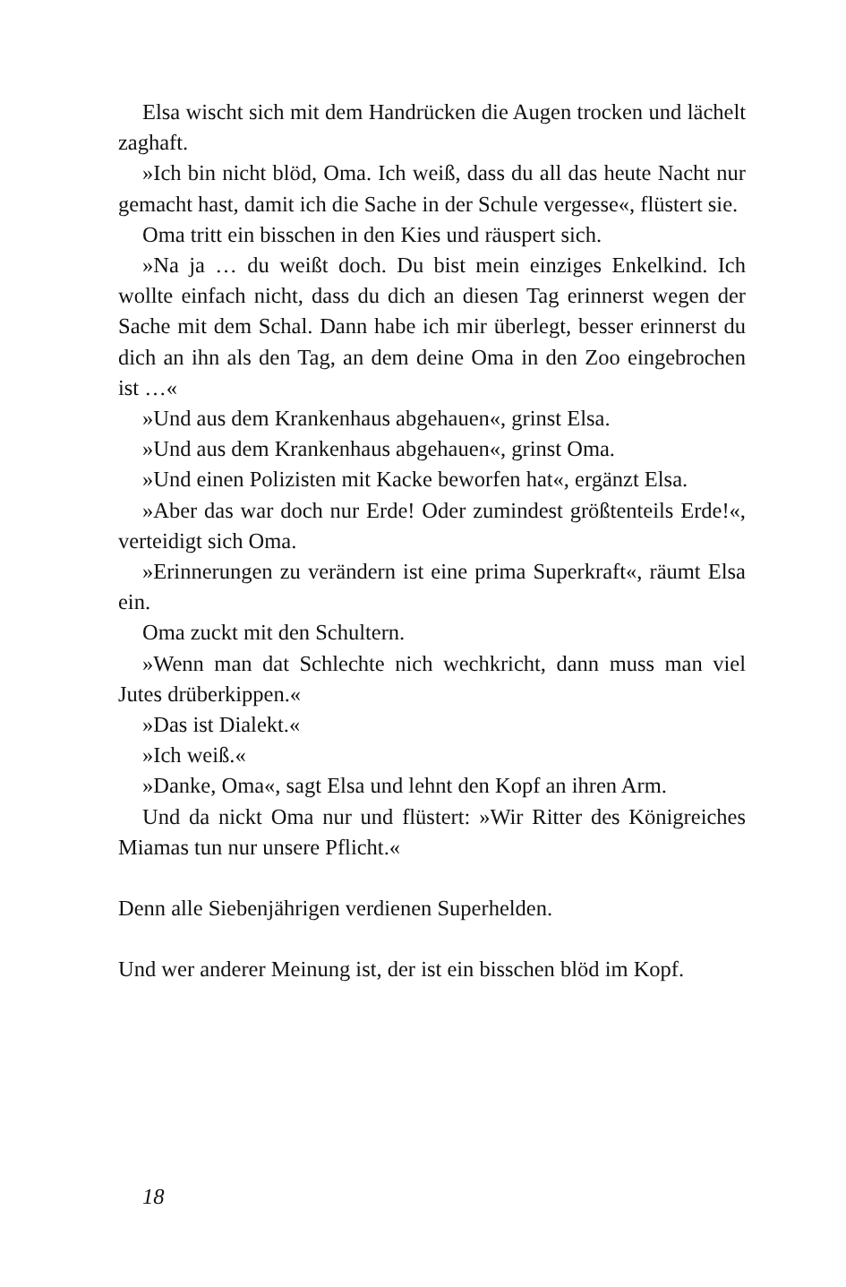Elsa wischt sich mit dem Handrücken die Augen trocken und lächelt zaghaft.
»Ich bin nicht blöd, Oma. Ich weiß, dass du all das heute Nacht nur gemacht hast, damit ich die Sache in der Schule vergesse«, flüstert sie.
Oma tritt ein bisschen in den Kies und räuspert sich.
»Na ja … du weißt doch. Du bist mein einziges Enkelkind. Ich wollte einfach nicht, dass du dich an diesen Tag erinnerst wegen der Sache mit dem Schal. Dann habe ich mir überlegt, besser erinnerst du dich an ihn als den Tag, an dem deine Oma in den Zoo eingebrochen ist …«
»Und aus dem Krankenhaus abgehauen«, grinst Elsa.
»Und aus dem Krankenhaus abgehauen«, grinst Oma.
»Und einen Polizisten mit Kacke beworfen hat«, ergänzt Elsa.
»Aber das war doch nur Erde! Oder zumindest größtenteils Erde!«, verteidigt sich Oma.
»Erinnerungen zu verändern ist eine prima Superkraft«, räumt Elsa ein.
Oma zuckt mit den Schultern.
»Wenn man dat Schlechte nich wechkricht, dann muss man viel Jutes drüberkippen.«
»Das ist Dialekt.«
»Ich weiß.«
»Danke, Oma«, sagt Elsa und lehnt den Kopf an ihren Arm.
Und da nickt Oma nur und flüstert: »Wir Ritter des Königreiches Miamas tun nur unsere Pflicht.«
Denn alle Siebenjährigen verdienen Superhelden.
Und wer anderer Meinung ist, der ist ein bisschen blöd im Kopf.
18